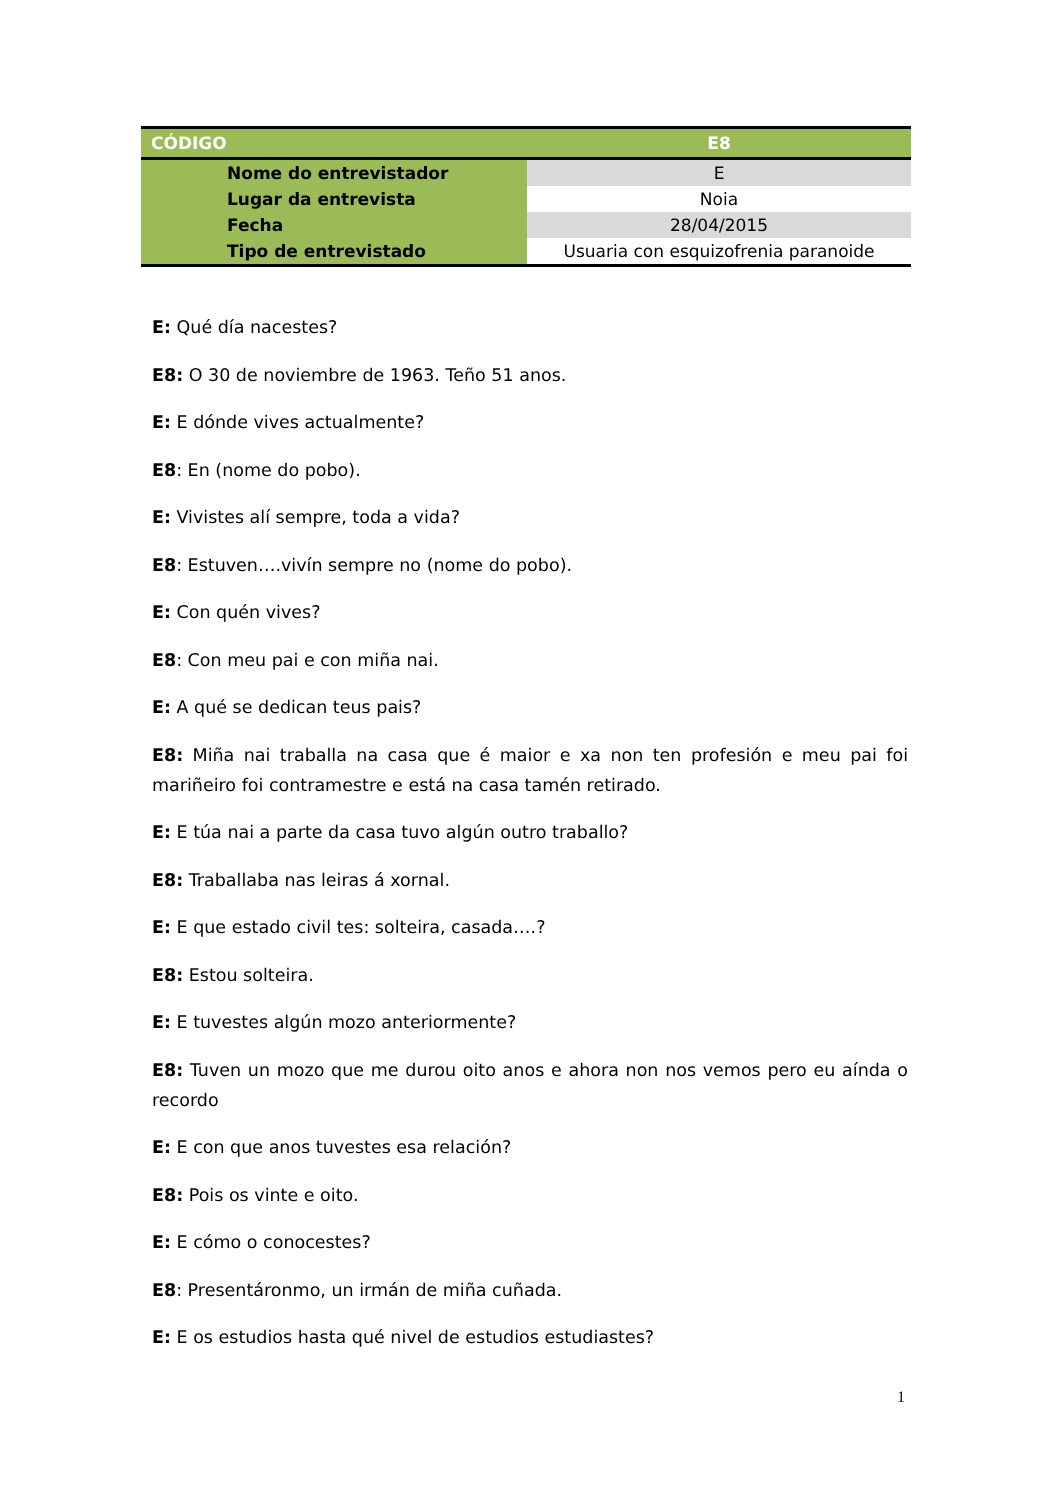| CÓDIGO | E8 |
| --- | --- |
| Nome do entrevistador | E |
| Lugar da entrevista | Noia |
| Fecha | 28/04/2015 |
| Tipo de entrevistado | Usuaria con esquizofrenia paranoide |
E: Qué día nacestes?
E8: O 30 de noviembre de 1963. Teño 51 anos.
E: E dónde vives actualmente?
E8: En (nome do pobo).
E: Vivistes alí sempre, toda a vida?
E8: Estuven….vivín sempre no (nome do pobo).
E: Con quén vives?
E8: Con meu pai e con miña nai.
E: A qué se dedican teus pais?
E8: Miña nai traballa na casa que é maior e xa non ten profesión e meu pai foi mariñeiro foi contramestre e está na casa tamén retirado.
E: E túa nai a parte da casa tuvo algún outro traballo?
E8: Traballaba nas leiras á xornal.
E: E que estado civil tes: solteira, casada….?
E8: Estou solteira.
E: E tuvestes algún mozo anteriormente?
E8: Tuven un mozo que me durou oito anos e ahora non nos vemos pero eu aínda o recordo
E: E con que anos tuvestes esa relación?
E8: Pois os vinte e oito.
E: E cómo o conocestes?
E8: Presentáronmo, un irmán de miña cuñada.
E: E os estudios hasta qué nivel de estudios estudiastes?
1